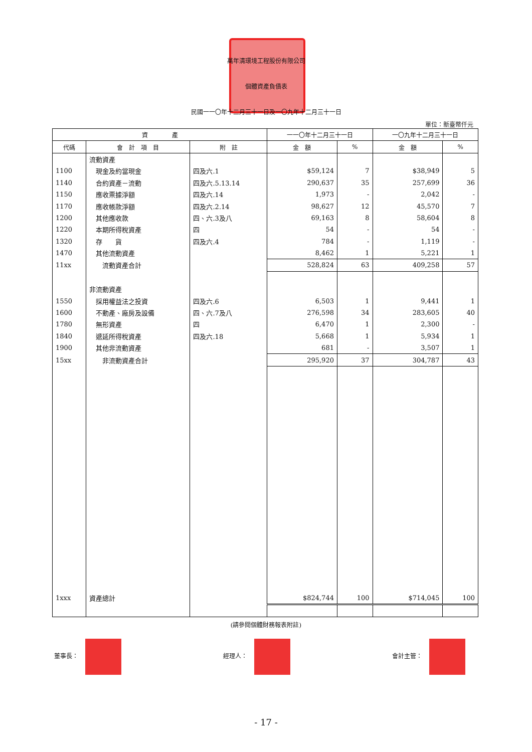萬年清環境工程股份有限公司
個體資產負債表
民國一一〇年十二月三十一日及一〇九年十二月三十一日
單位：新臺幣仟元
| 資 產 | | | 一一〇年十二月三十一日 | | 一〇九年十二月三十一日 | |
| --- | --- | --- | --- | --- | --- | --- |
| 代碼 | 會 計 項 目 | 附 註 | 金 額 | % | 金 額 | % |
| | 流動資產 | | | | | |
| 1100 | 現金及約當現金 | 四及六.1 | $59,124 | 7 | $38,949 | 5 |
| 1140 | 合約資產－流動 | 四及六.5.13.14 | 290,637 | 35 | 257,699 | 36 |
| 1150 | 應收票據淨額 | 四及六.14 | 1,973 | - | 2,042 | - |
| 1170 | 應收帳款淨額 | 四及六.2.14 | 98,627 | 12 | 45,570 | 7 |
| 1200 | 其他應收款 | 四、六.3及八 | 69,163 | 8 | 58,604 | 8 |
| 1220 | 本期所得稅資產 | 四 | 54 | - | 54 | - |
| 1320 | 存 貨 | 四及六.4 | 784 | - | 1,119 | - |
| 1470 | 其他流動資產 | | 8,462 | 1 | 5,221 | 1 |
| 11xx | 流動資產合計 | | 528,824 | 63 | 409,258 | 57 |
| | 非流動資產 | | | | | |
| 1550 | 採用權益法之投資 | 四及六.6 | 6,503 | 1 | 9,441 | 1 |
| 1600 | 不動產、廠房及設備 | 四、六.7及八 | 276,598 | 34 | 283,605 | 40 |
| 1780 | 無形資產 | 四 | 6,470 | 1 | 2,300 | - |
| 1840 | 遞延所得稅資產 | 四及六.18 | 5,668 | 1 | 5,934 | 1 |
| 1900 | 其他非流動資產 | | 681 | - | 3,507 | 1 |
| 15xx | 非流動資產合計 | | 295,920 | 37 | 304,787 | 43 |
| 1xxx | 資產總計 | | $824,744 | 100 | $714,045 | 100 |
(請參閱個體財務報表附註)
董事長： 經理人： 會計主管：
- 17 -